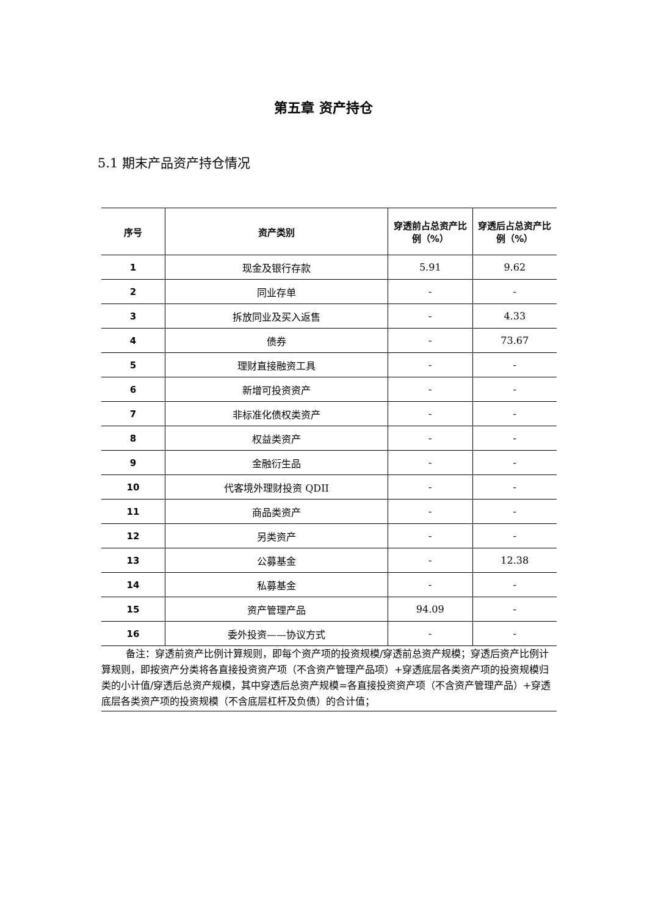第五章 资产持仓
5.1 期末产品资产持仓情况
| 序号 | 资产类别 | 穿透前占总资产比例（%） | 穿透后占总资产比例（%） |
| --- | --- | --- | --- |
| 1 | 现金及银行存款 | 5.91 | 9.62 |
| 2 | 同业存单 | - | - |
| 3 | 拆放同业及买入返售 | - | 4.33 |
| 4 | 债券 | - | 73.67 |
| 5 | 理财直接融资工具 | - | - |
| 6 | 新增可投资资产 | - | - |
| 7 | 非标准化债权类资产 | - | - |
| 8 | 权益类资产 | - | - |
| 9 | 金融衍生品 | - | - |
| 10 | 代客境外理财投资 QDII | - | - |
| 11 | 商品类资产 | - | - |
| 12 | 另类资产 | - | - |
| 13 | 公募基金 | - | 12.38 |
| 14 | 私募基金 | - | - |
| 15 | 资产管理产品 | 94.09 | - |
| 16 | 委外投资——协议方式 | - | - |
备注：穿透前资产比例计算规则，即每个资产项的投资规模/穿透前总资产规模；穿透后资产比例计算规则，即按资产分类将各直接投资资产项（不含资产管理产品项）+穿透底层各类资产项的投资规模归类的小计值/穿透后总资产规模，其中穿透后总资产规模=各直接投资资产项（不含资产管理产品）+穿透底层各类资产项的投资规模（不含底层杠杆及负债）的合计值；